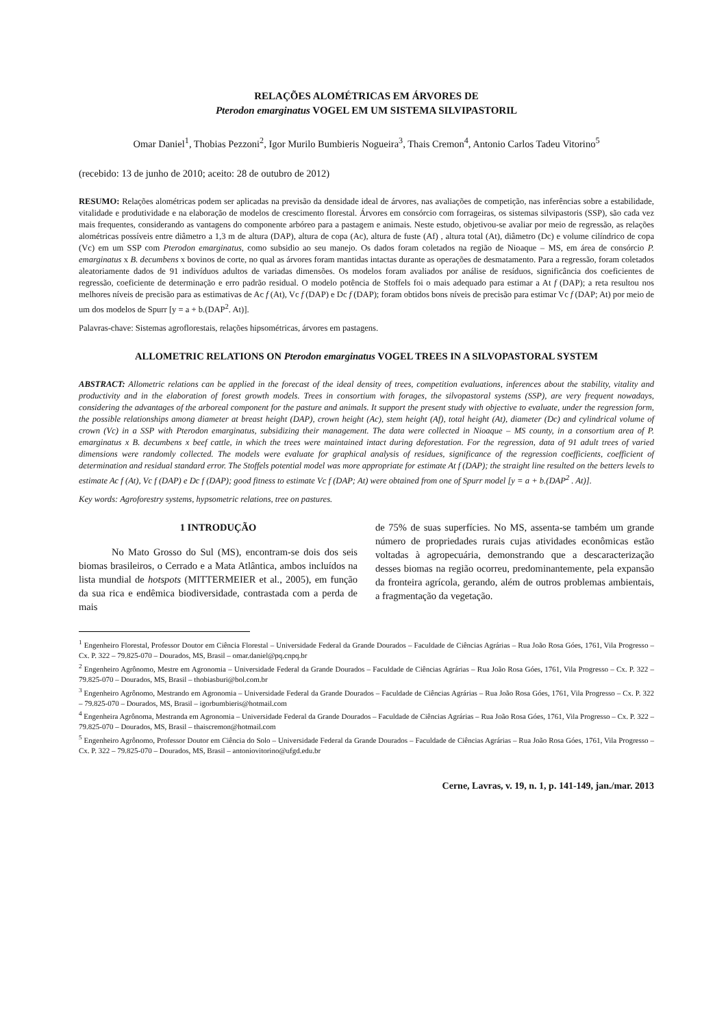RELAÇÕES ALOMÉTRICAS EM ÁRVORES DE
Pterodon emarginatus VOGEL EM UM SISTEMA SILVIPASTORIL
Omar Daniel<sup>1</sup>, Thobias Pezzoni<sup>2</sup>, Igor Murilo Bumbieris Nogueira<sup>3</sup>, Thais Cremon<sup>4</sup>, Antonio Carlos Tadeu Vitorino<sup>5</sup>
(recebido: 13 de junho de 2010; aceito: 28 de outubro de 2012)
RESUMO: Relações alométricas podem ser aplicadas na previsão da densidade ideal de árvores, nas avaliações de competição, nas inferências sobre a estabilidade, vitalidade e produtividade e na elaboração de modelos de crescimento florestal. Árvores em consórcio com forrageiras, os sistemas silvipastoris (SSP), são cada vez mais frequentes, considerando as vantagens do componente arbóreo para a pastagem e animais. Neste estudo, objetivou-se avaliar por meio de regressão, as relações alométricas possíveis entre diâmetro a 1,3 m de altura (DAP), altura de copa (Ac), altura de fuste (Af) , altura total (At), diâmetro (Dc) e volume cilíndrico de copa (Vc) em um SSP com Pterodon emarginatus, como subsidio ao seu manejo. Os dados foram coletados na região de Nioaque – MS, em área de consórcio P. emarginatus x B. decumbens x bovinos de corte, no qual as árvores foram mantidas intactas durante as operações de desmatamento. Para a regressão, foram coletados aleatoriamente dados de 91 indivíduos adultos de variadas dimensões. Os modelos foram avaliados por análise de resíduos, significância dos coeficientes de regressão, coeficiente de determinação e erro padrão residual. O modelo potência de Stoffels foi o mais adequado para estimar a At f (DAP); a reta resultou nos melhores níveis de precisão para as estimativas de Ac f (At), Vc f (DAP) e Dc f (DAP); foram obtidos bons níveis de precisão para estimar Vc f (DAP; At) por meio de um dos modelos de Spurr [y = a + b.(DAP<sup>2</sup>. At)].
Palavras-chave: Sistemas agroflorestais, relações hipsométricas, árvores em pastagens.
ALLOMETRIC RELATIONS ON Pterodon emarginatus VOGEL TREES IN A SILVOPASTORAL SYSTEM
ABSTRACT: Allometric relations can be applied in the forecast of the ideal density of trees, competition evaluations, inferences about the stability, vitality and productivity and in the elaboration of forest growth models. Trees in consortium with forages, the silvopastoral systems (SSP), are very frequent nowadays, considering the advantages of the arboreal component for the pasture and animals. It support the present study with objective to evaluate, under the regression form, the possible relationships among diameter at breast height (DAP), crown height (Ac), stem height (Af), total height (At), diameter (Dc) and cylindrical volume of crown (Vc) in a SSP with Pterodon emarginatus, subsidizing their management. The data were collected in Nioaque – MS county, in a consortium area of P. emarginatus x B. decumbens x beef cattle, in which the trees were maintained intact during deforestation. For the regression, data of 91 adult trees of varied dimensions were randomly collected. The models were evaluate for graphical analysis of residues, significance of the regression coefficients, coefficient of determination and residual standard error. The Stoffels potential model was more appropriate for estimate At f (DAP); the straight line resulted on the betters levels to estimate Ac f (At), Vc f (DAP) e Dc f (DAP); good fitness to estimate Vc f (DAP; At) were obtained from one of Spurr model [y = a + b.(DAP<sup>2</sup> . At)].
Key words: Agroforestry systems, hypsometric relations, tree on pastures.
1 INTRODUÇÃO
No Mato Grosso do Sul (MS), encontram-se dois dos seis biomas brasileiros, o Cerrado e a Mata Atlântica, ambos incluídos na lista mundial de hotspots (MITTERMEIER et al., 2005), em função da sua rica e endêmica biodiversidade, contrastada com a perda de mais
de 75% de suas superfícies. No MS, assenta-se também um grande número de propriedades rurais cujas atividades econômicas estão voltadas à agropecuária, demonstrando que a descaracterização desses biomas na região ocorreu, predominantemente, pela expansão da fronteira agrícola, gerando, além de outros problemas ambientais, a fragmentação da vegetação.
<sup>1</sup> Engenheiro Florestal, Professor Doutor em Ciência Florestal – Universidade Federal da Grande Dourados – Faculdade de Ciências Agrárias – Rua João Rosa Góes, 1761, Vila Progresso – Cx. P. 322 – 79.825-070 – Dourados, MS, Brasil – omar.daniel@pq.cnpq.br
<sup>2</sup> Engenheiro Agrônomo, Mestre em Agronomia – Universidade Federal da Grande Dourados – Faculdade de Ciências Agrárias – Rua João Rosa Góes, 1761, Vila Progresso – Cx. P. 322 – 79.825-070 – Dourados, MS, Brasil – thobiasburi@bol.com.br
<sup>3</sup> Engenheiro Agrônomo, Mestrando em Agronomia – Universidade Federal da Grande Dourados – Faculdade de Ciências Agrárias – Rua João Rosa Góes, 1761, Vila Progresso – Cx. P. 322 – 79.825-070 – Dourados, MS, Brasil – igorbumbieris@hotmail.com
<sup>4</sup> Engenheira Agrônoma, Mestranda em Agronomia – Universidade Federal da Grande Dourados – Faculdade de Ciências Agrárias – Rua João Rosa Góes, 1761, Vila Progresso – Cx. P. 322 – 79.825-070 – Dourados, MS, Brasil – thaiscremon@hotmail.com
<sup>5</sup> Engenheiro Agrônomo, Professor Doutor em Ciência do Solo – Universidade Federal da Grande Dourados – Faculdade de Ciências Agrárias – Rua João Rosa Góes, 1761, Vila Progresso – Cx. P. 322 – 79.825-070 – Dourados, MS, Brasil – antoniovitorino@ufgd.edu.br
Cerne, Lavras, v. 19, n. 1, p. 141-149, jan./mar. 2013